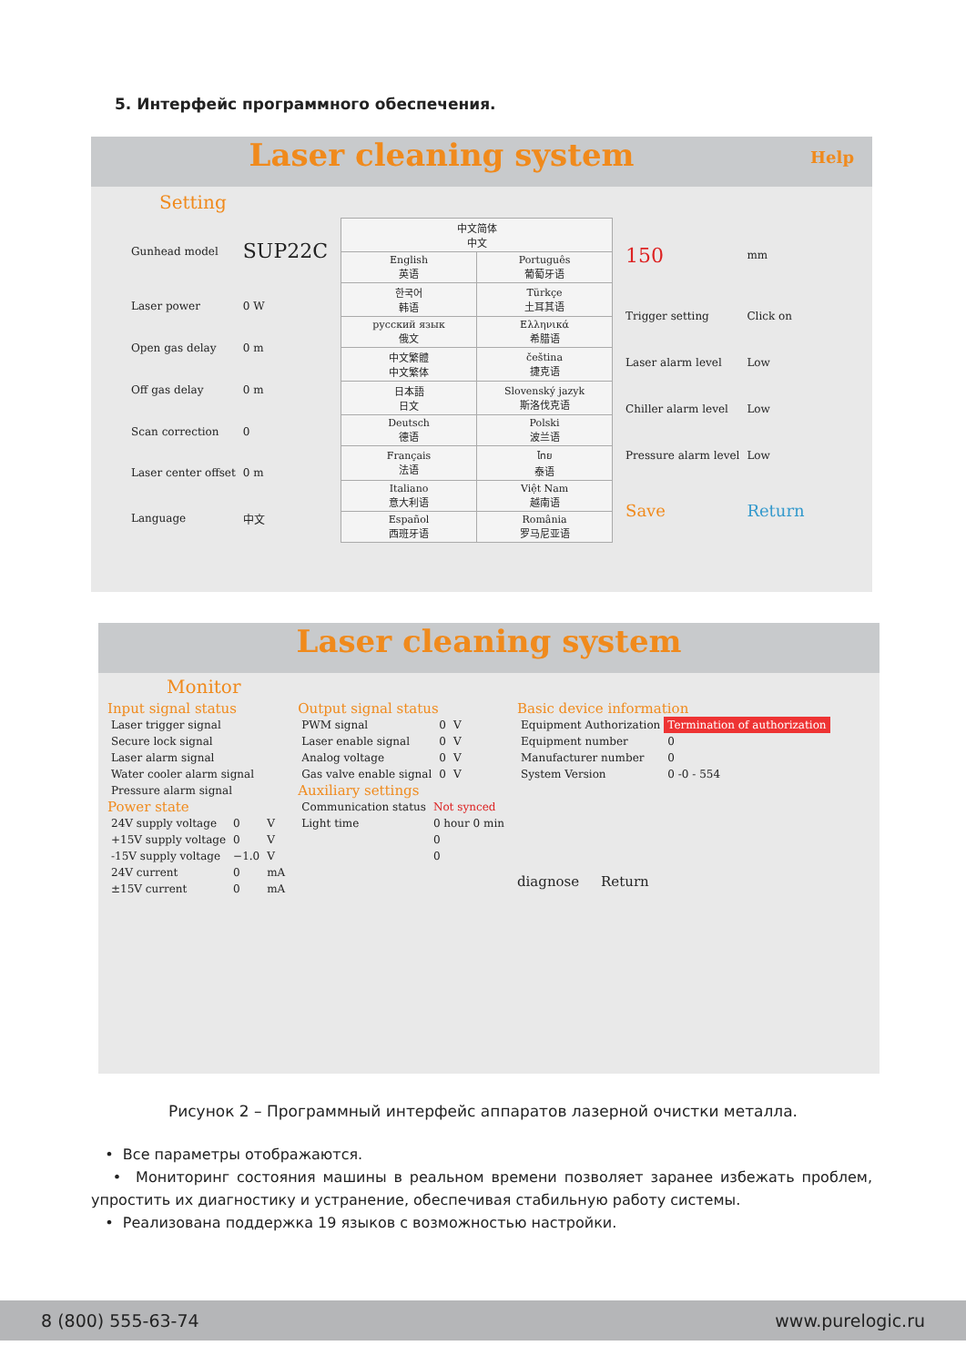5. Интерфейс программного обеспечения.
Laser cleaning system Help
Setting
| Gunhead model | SUP22C |
| Laser power | 0 W |
| Open gas delay | 0 m |
| Off gas delay | 0 m |
| Scan correction | 0 |
| Laser center offset | 0 m |
| Language | 中文 |
| 中文简体 中文 | |
| English 英语 | Português 葡萄牙语 |
| 한국어 韩语 | Türkçe 土耳其语 |
| русский язык 俄文 | Ελληνικά 希腊语 |
| 中文繁體 中文繁体 | čeština 捷克语 |
| 日本語 日文 | Slovenský jazyk 斯洛伐克语 |
| Deutsch 德语 | Polski 波兰语 |
| Français 法语 | ไทย 泰语 |
| Italiano 意大利语 | Việt Nam 越南语 |
| Español 西班牙语 | România 罗马尼亚语 |
| 150 | mm |
| Trigger setting | Click on |
| Laser alarm level | Low |
| Chiller alarm level | Low |
| Pressure alarm level | Low |
| Save | Return |
Laser cleaning system
Monitor
Input signal status
| Laser trigger signal |
| Secure lock signal |
| Laser alarm signal |
| Water cooler alarm signal |
| Pressure alarm signal |
Power state
| 24V supply voltage | 0 | V |
| +15V supply voltage | 0 | V |
| -15V supply voltage | −1.0 | V |
| 24V current | 0 | mA |
| ±15V current | 0 | mA |
Output signal status
| PWM signal | 0 | V |
| Laser enable signal | 0 | V |
| Analog voltage | 0 | V |
| Gas valve enable signal | 0 | V |
Auxiliary settings
| Communication status | Not synced |
| Light time | 0 hour 0 min |
| | 0 |
| | 0 |
Basic device information
| Equipment Authorization | Termination of authorization |
| Equipment number | 0 |
| Manufacturer number | 0 |
| System Version | 0 -0 - 554 |
diagnose Return
Рисунок 2 – Программный интерфейс аппаратов лазерной очистки металла.
• Все параметры отображаются.
• Мониторинг состояния машины в реальном времени позволяет заранее избежать проблем, упростить их диагностику и устранение, обеспечивая стабильную работу системы.
• Реализована поддержка 19 языков с возможностью настройки.
8 (800) 555-63-74 www.purelogic.ru